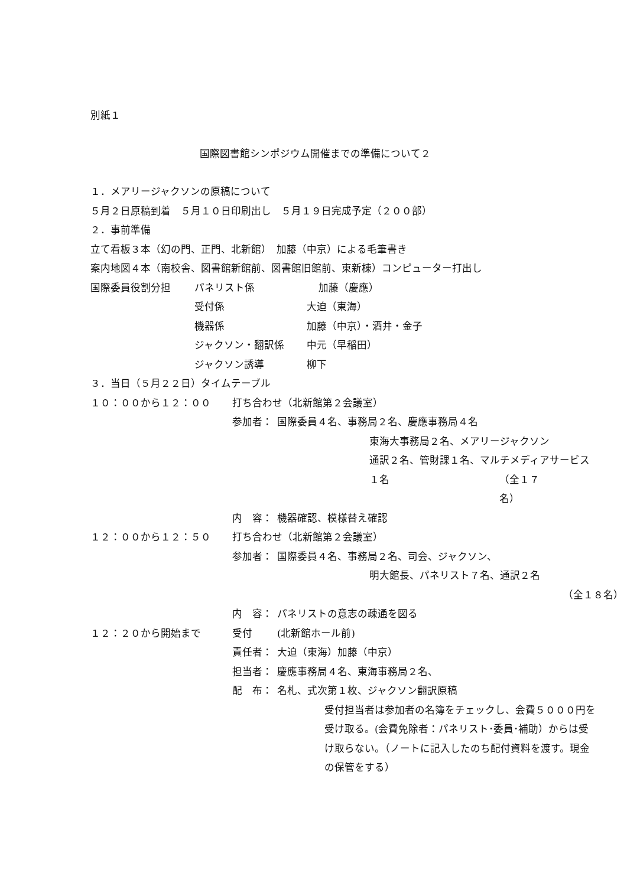別紙１
国際図書館シンポジウム開催までの準備について２
１．メアリージャクソンの原稿について
５月２日原稿到着　５月１０日印刷出し　５月１９日完成予定（２００部）
２．事前準備
立て看板３本（幻の門、正門、北新館）　加藤（中京）による毛筆書き
案内地図４本（南校舎、図書館新館前、図書館旧館前、東新棟）コンピューター打出し
国際委員役割分担 パネリスト係 加藤（慶應）
受付係 大迫（東海）
機器係 加藤（中京）・酒井・金子
ジャクソン・翻訳係 中元（早稲田）
ジャクソン誘導 柳下
３．当日（５月２２日）タイムテーブル
１０：００から１２：００ 打ち合わせ（北新館第２会議室）
参加者： 国際委員４名、事務局２名、慶應事務局４名
東海大事務局２名、メアリージャクソン
通訳２名、管財課１名、マルチメディアサービス
１名 （全１７名）
内　容： 機器確認、模様替え確認
１２：００から１２：５０ 打ち合わせ（北新館第２会議室）
参加者： 国際委員４名、事務局２名、司会、ジャクソン、
明大館長、パネリスト７名、通訳２名
（全１８名）
内　容： パネリストの意志の疎通を図る
１２：２０から開始まで 受付 (北新館ホール前)
責任者： 大迫（東海）加藤（中京）
担当者： 慶應事務局４名、東海事務局２名、
配　布： 名札、式次第１枚、ジャクソン翻訳原稿
受付担当者は参加者の名簿をチェックし、会費５０００円を
受け取る。(会費免除者：パネリスト･委員･補助）からは受
け取らない。（ノートに記入したのち配付資料を渡す。現金
の保管をする）